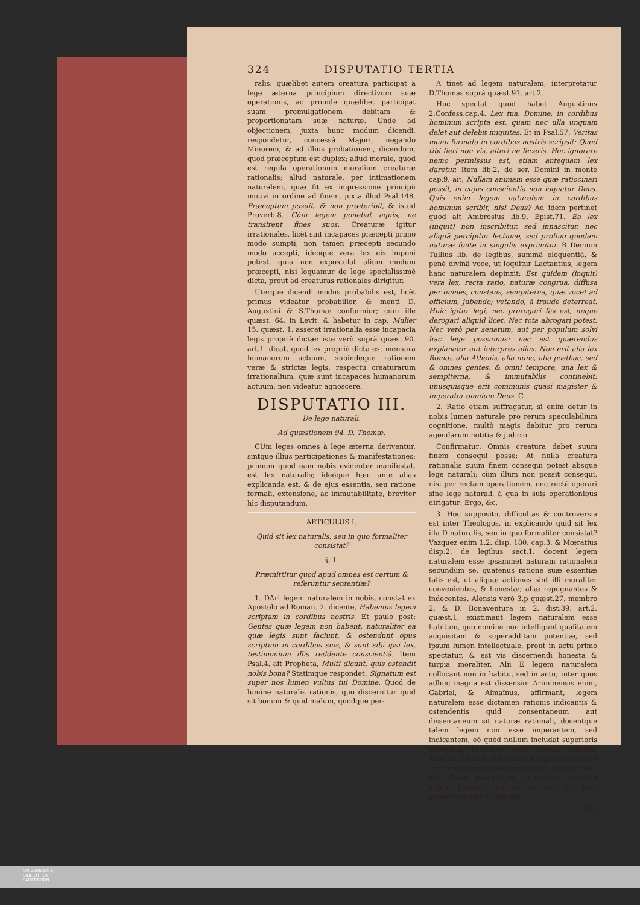324 DISPUTATIO TERTIA
ralis: quælibet autem creatura participat à lege æterna principium directivum suæ operationis, ac proinde quælibet participat suam promulgationem debitam & proportionatam suæ naturæ. Unde ad objectionem, juxta hunc modum dicendi, respondetur, concessâ Majori, negando Minorem, & ad illius probationem, dicendum, quod præceptum est duplex; aliud morale, quod est regula operationum moralium creaturæ rationalis; aliud naturale, per intimationem naturalem, quæ fit ex impressione principii motivi in ordine ad finem, juxta illud Psal.148. Præceptum posuit, & non præteribit, & istud Proverb.8. Cùm legem ponebat aquis, ne transirent fines suos. Creaturæ igitur irrationales, licèt sint incapaces præcepti primo modo sumpti, non tamen præcepti secundo modo accepti, ideòque vera lex eis imponi potest, quia non expostulat alium modum præcepti, nisi loquamur de lege specialissimè dicta, prout ad creaturas rationales dirigitur.
Uterque dicendi modus probabilis est, licèt primus videatur probabilior, & menti D. Augustini & S.Thomæ conformior; cùm ille quæst. 64. in Levit. & habetur in cap. Mulier 15. quæst. 1. asserat irrationalia esse incapacia legis propriè dictæ: iste verò suprà quæst.90. art.1. dicat, quod lex propriè dicta est mensura humanorum actuum, subindeque rationem veræ & strictæ legis, respectu creaturarum irrationalium, quæ sunt incapaces humanorum actuum, non videatur agnoscere.
DISPUTATIO III.
De lege naturali.
Ad quæstionem 94. D. Thomæ.
CUm leges omnes à lege æterna deriventur, sintque illius participationes & manifestationes; primum quod eam nobis evidenter manifestat, est lex naturalis; ideòque hæc ante alias explicanda est, & de ejus essentia, seu ratione formali, extensione, ac immutabilitate, breviter hîc disputandum.
ARTICULUS I.
Quid sit lex naturalis, seu in quo formaliter consistat?
§. I.
Præmittitur quod apud omnes est certum & referuntur sententiæ?
1. DAri legem naturalem in nobis, constat ex Apostolo ad Roman. 2. dicente, Habemus legem scriptam in cordibus nostris. Et paulò post: Gentes quæ legem non habent, naturaliter ea quæ legis sunt faciunt, & ostendunt opus scriptum in cordibus suis, & sunt sibi ipsi lex, testimonium illis reddente conscientiâ. Item Psal.4. ait Propheta, Multi dicunt, quis ostendit nobis bona? Statimque respondet: Signatum est super nos lumen vultus tui Domine. Quod de lumine naturalis rationis, quo discernitur quid sit bonum & quid malum, quodque per-
A tinet ad legem naturalem, interpretatur D.Thomas suprà quæst.91. art.2.
Huc spectat quod habet Augustinus 2.Confess.cap.4. Lex tua, Domine, in cordibus hominum scripta est, quam nec ulla unquam delet aut delebit iniquitas. Et in Psal.57. Veritas manu formata in cordibus nostris scripsit: Quod tibi fieri non vis, alteri ne feceris. Hoc ignorare nemo permissus est, etiam antequam lex daretur. Item lib.2. de ser. Domini in monte cap.9. ait, Nullam animam esse quæ ratiocinari possit, in cujus conscientia non loquatur Deus. Quis enim legem naturalem in cordibus hominum scribit, nisi Deus? Ad idem pertinet quod ait Ambrosius lib.9. Epist.71. Ea lex (inquit) non inscribitur, sed innascitur, nec aliquâ percipitur lectione, sed profluo quodam naturæ fonte in singulis exprimitur. B Demum Tullius lib. de legibus, summâ eloquentiâ, & penè divinâ voce, ut loquitur Lactantius, legem hanc naturalem depinxit: Est quidem (inquit) vera lex, recta ratio, naturæ congrua, diffusa per omnes, constans, sempiterna, quæ vocet ad officium, jubendo; vetando, à fraude deterreat. Huic igitur legi, nec prorogari fas est, neque derogari aliquid licet. Nec tota abrogari potest. Nec verò per senatum, aut per populum solvi hac lege possumus: nec est quærendus explanator aut interpres alius. Non erit alia lex Romæ, alia Athenis, alia nunc, alia posthac, sed & omnes gentes, & omni tempore, una lex & sempiterna, & immutabilis continebit: unusquisque erit communis quasi magister & imperator omnium Deus. C
2. Ratio etiam suffragatur, si enim detur in nobis lumen naturale pro rerum speculabilium cognitione, multò magis dabitur pro rerum agendarum notitia & judicio.
Confirmatur: Omnis creatura debet suum finem consequi posse: At nulla creatura rationalis suum finem consequi potest absque lege naturali; cùm illum non possit consequi, nisi per rectam operationem, nec rectè operari sine lege naturali, à qua in suis operationibus dirigatur: Ergo, &c.
3. Hoc supposito, difficultas & controversia est inter Theologos, in explicando quid sit lex illa D naturalis, seu in quo formaliter consistat? Vazquez enim 1.2. disp. 180. cap.3. & Mœratius disp.2. de legibus sect.1. docent legem naturalem esse ipsammet naturam rationalem secundùm se, quatenus ratione suæ essentiæ talis est, ut aliquæ actiones sint illi moraliter convenientes, & honestæ; aliæ repugnantes & indecentes. Alensis verò 3.p quæst.27. membro 2. & D. Bonaventura in 2. dist.39. art.2. quæst.1. existimant legem naturalem esse habitum, quo nomine non intelligunt qualitatem acquisitam & superadditam potentiæ, sed ipsum lumen intellectuale, prout in actu primo spectatur, & est vis discernendi honesta & turpia moraliter. Alii E legem naturalem collocant non in habitu, sed in actu; inter quos adhuc magna est dissensio: Ariminensis enim, Gabriel, & Almaïnus, affirmant, legem naturalem esse dictamen rationis indicantis & ostendentis quid consentaneum aut dissentaneum sit naturæ rationali, docentque talem legem non esse imperantem, sed indicantem, eò quòd nullum includat superioris imperium. Thomistæ verò, Suarez, Valentia, Azorius, Salas & alii, censent legem naturalem non in dictamine solùm ostensivo boni & mali, sed etiam præceptivo, consistere, esseque actum imperii, nos ad ea quæ tali lege præscripta sunt obligantis.
§.II.
UNIVERSITÄTS-
BIBLIOTHEK
PADERBORN